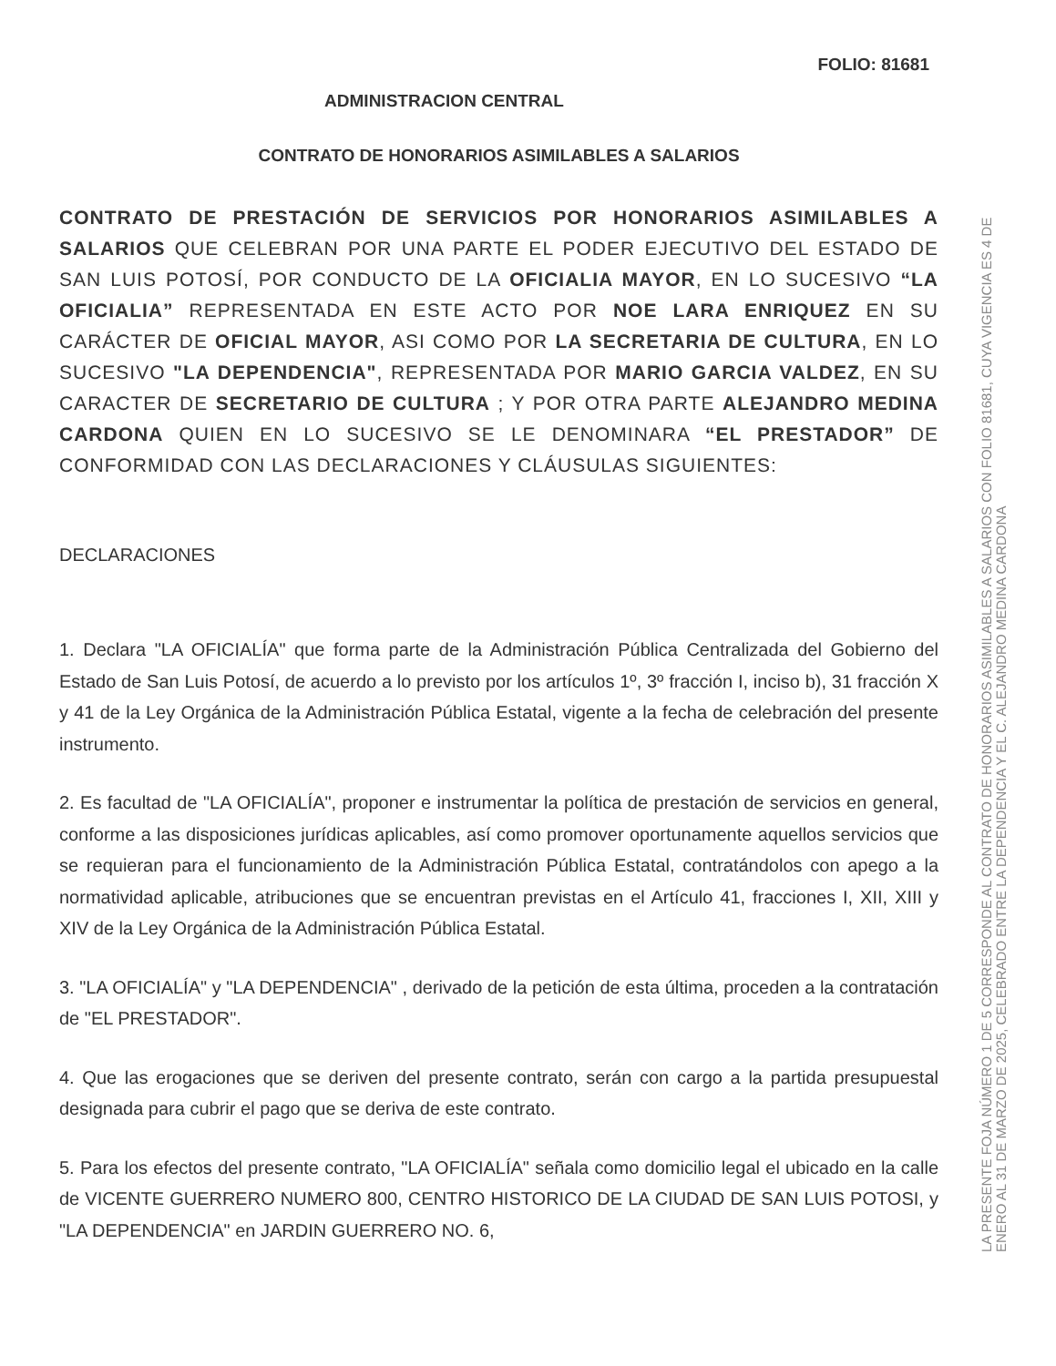FOLIO: 81681
ADMINISTRACION CENTRAL
CONTRATO DE HONORARIOS ASIMILABLES A SALARIOS
CONTRATO DE PRESTACIÓN DE SERVICIOS POR HONORARIOS ASIMILABLES A SALARIOS QUE CELEBRAN POR UNA PARTE EL PODER EJECUTIVO DEL ESTADO DE SAN LUIS POTOSÍ, POR CONDUCTO DE LA OFICIALIA MAYOR, EN LO SUCESIVO “LA OFICIALIA” REPRESENTADA EN ESTE ACTO POR NOE LARA ENRIQUEZ EN SU CARÁCTER DE OFICIAL MAYOR, ASI COMO POR LA SECRETARIA DE CULTURA, EN LO SUCESIVO "LA DEPENDENCIA", REPRESENTADA POR MARIO GARCIA VALDEZ, EN SU CARACTER DE SECRETARIO DE CULTURA ; Y POR OTRA PARTE ALEJANDRO MEDINA CARDONA QUIEN EN LO SUCESIVO SE LE DENOMINARA “EL PRESTADOR” DE CONFORMIDAD CON LAS DECLARACIONES Y CLÁUSULAS SIGUIENTES:
DECLARACIONES
1. Declara "LA OFICIALÍA" que forma parte de la Administración Pública Centralizada del Gobierno del Estado de San Luis Potosí, de acuerdo a lo previsto por los artículos 1º, 3º fracción I, inciso b), 31 fracción X y 41 de la Ley Orgánica de la Administración Pública Estatal, vigente a la fecha de celebración del presente instrumento.
2. Es facultad de "LA OFICIALÍA", proponer e instrumentar la política de prestación de servicios en general, conforme a las disposiciones jurídicas aplicables, así como promover oportunamente aquellos servicios que se requieran para el funcionamiento de la Administración Pública Estatal, contratándolos con apego a la normatividad aplicable, atribuciones que se encuentran previstas en el Artículo 41, fracciones I, XII, XIII y XIV de la Ley Orgánica de la Administración Pública Estatal.
3. "LA OFICIALÍA" y "LA DEPENDENCIA" , derivado de la petición de esta última, proceden a la contratación de "EL PRESTADOR".
4. Que las erogaciones que se deriven del presente contrato, serán con cargo a la partida presupuestal designada para cubrir el pago que se deriva de este contrato.
5. Para los efectos del presente contrato, "LA OFICIALÍA" señala como domicilio legal el ubicado en la calle de VICENTE GUERRERO NUMERO 800, CENTRO HISTORICO DE LA CIUDAD DE SAN LUIS POTOSI, y "LA DEPENDENCIA" en JARDIN GUERRERO NO. 6,
LA PRESENTE FOJA NÚMERO 1 DE 5 CORRESPONDE AL CONTRATO DE HONORARIOS ASIMILABLES A SALARIOS CON FOLIO 81681, CUYA VIGENCIA ES 4 DE ENERO AL 31 DE MARZO DE 2025, CELEBRADO ENTRE LA DEPENDENCIA Y EL C. ALEJANDRO MEDINA CARDONA